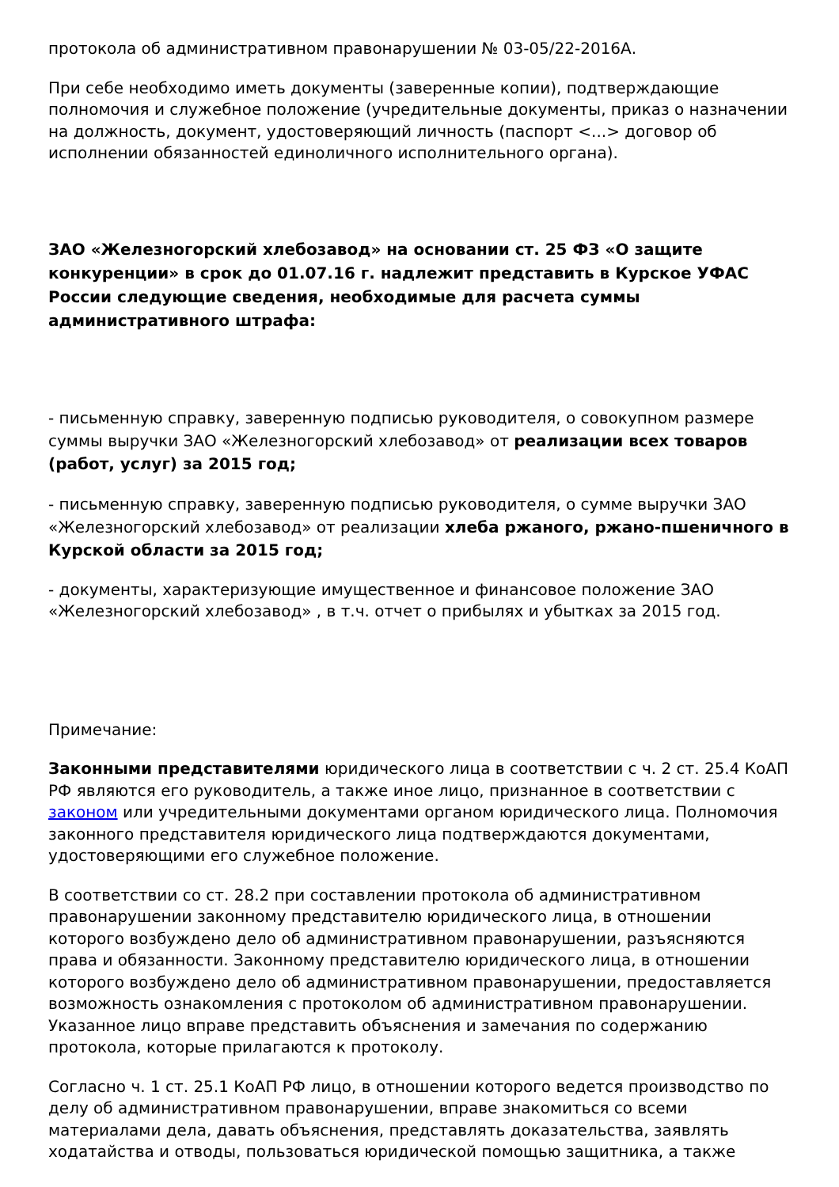протокола об административном правонарушении № 03-05/22-2016А.
При себе необходимо иметь документы (заверенные копии), подтверждающие полномочия и служебное положение (учредительные документы, приказ о назначении на должность, документ, удостоверяющий личность (паспорт <...> договор об исполнении обязанностей единоличного исполнительного органа).
ЗАО «Железногорский хлебозавод» на основании ст. 25 ФЗ «О защите конкуренции» в срок до 01.07.16 г. надлежит представить в Курское УФАС России следующие сведения, необходимые для расчета суммы административного штрафа:
- письменную справку, заверенную подписью руководителя, о совокупном размере суммы выручки ЗАО «Железногорский хлебозавод» от реализации всех товаров (работ, услуг) за 2015 год;
- письменную справку, заверенную подписью руководителя, о сумме выручки ЗАО «Железногорский хлебозавод» от реализации хлеба ржаного, ржано-пшеничного в Курской области за 2015 год;
- документы, характеризующие имущественное и финансовое положение ЗАО «Железногорский хлебозавод» , в т.ч. отчет о прибылях и убытках за 2015 год.
Примечание:
Законными представителями юридического лица в соответствии с ч. 2 ст. 25.4 КоАП РФ являются его руководитель, а также иное лицо, признанное в соответствии с законом или учредительными документами органом юридического лица. Полномочия законного представителя юридического лица подтверждаются документами, удостоверяющими его служебное положение.
В соответствии со ст. 28.2 при составлении протокола об административном правонарушении законному представителю юридического лица, в отношении которого возбуждено дело об административном правонарушении, разъясняются права и обязанности. Законному представителю юридического лица, в отношении которого возбуждено дело об административном правонарушении, предоставляется возможность ознакомления с протоколом об административном правонарушении. Указанное лицо вправе представить объяснения и замечания по содержанию протокола, которые прилагаются к протоколу.
Согласно ч. 1 ст. 25.1 КоАП РФ лицо, в отношении которого ведется производство по делу об административном правонарушении, вправе знакомиться со всеми материалами дела, давать объяснения, представлять доказательства, заявлять ходатайства и отводы, пользоваться юридической помощью защитника, а также